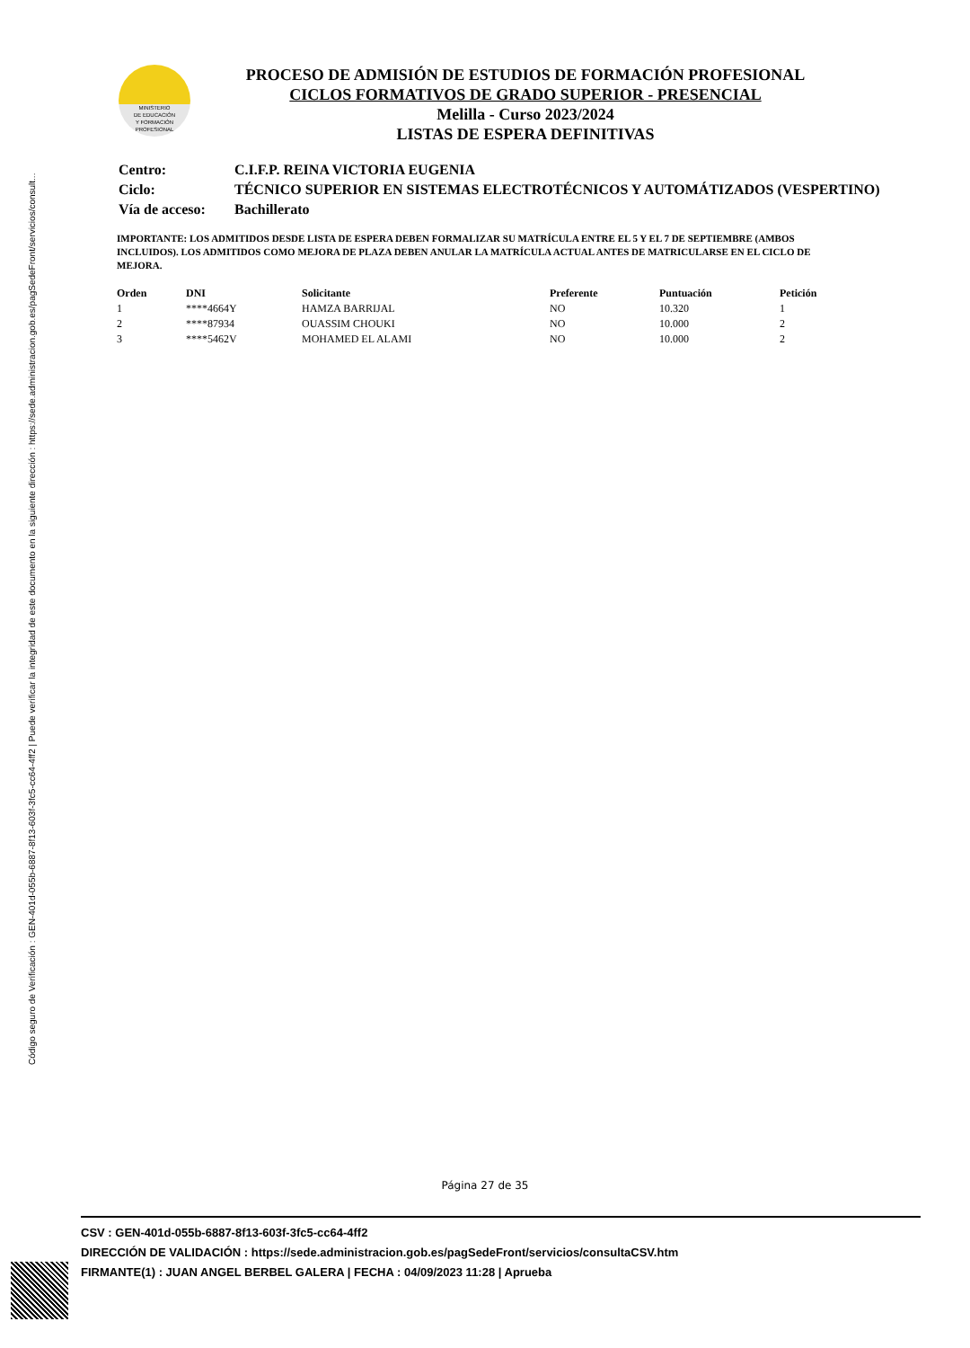Código seguro de Verificación : GEN-401d-055b-6887-8f13-603f-3fc5-cc64-4ff2 | Puede verificar la integridad de este documento en la siguiente dirección : https://sede.administracion.gob.es/pagSedeFront/servicios/consult...
MINISTERIO
DE EDUCACIÓN
Y FORMACIÓN
PROFESIONAL
PROCESO DE ADMISIÓN DE ESTUDIOS DE FORMACIÓN PROFESIONAL
CICLOS FORMATIVOS DE GRADO SUPERIOR - PRESENCIAL
Melilla - Curso 2023/2024
LISTAS DE ESPERA DEFINITIVAS
| Centro: | C.I.F.P. REINA VICTORIA EUGENIA |
| Ciclo: | TÉCNICO SUPERIOR EN SISTEMAS ELECTROTÉCNICOS Y AUTOMÁTIZADOS (VESPERTINO) |
| Vía de acceso: | Bachillerato |
IMPORTANTE: LOS ADMITIDOS DESDE LISTA DE ESPERA DEBEN FORMALIZAR SU MATRÍCULA ENTRE EL 5 Y EL 7 DE SEPTIEMBRE (AMBOS INCLUIDOS). LOS ADMITIDOS COMO MEJORA DE PLAZA DEBEN ANULAR LA MATRÍCULA ACTUAL ANTES DE MATRICULARSE EN EL CICLO DE MEJORA.
| Orden | DNI | Solicitante | Preferente | Puntuación | Petición |
| --- | --- | --- | --- | --- | --- |
| 1 | ****4664Y | HAMZA BARRIJAL | NO | 10.320 | 1 |
| 2 | ****87934 | OUASSIM CHOUKI | NO | 10.000 | 2 |
| 3 | ****5462V | MOHAMED EL ALAMI | NO | 10.000 | 2 |
Página 27 de 35
CSV : GEN-401d-055b-6887-8f13-603f-3fc5-cc64-4ff2
DIRECCIÓN DE VALIDACIÓN : https://sede.administracion.gob.es/pagSedeFront/servicios/consultaCSV.htm
FIRMANTE(1) : JUAN ANGEL BERBEL GALERA | FECHA : 04/09/2023 11:28 | Aprueba